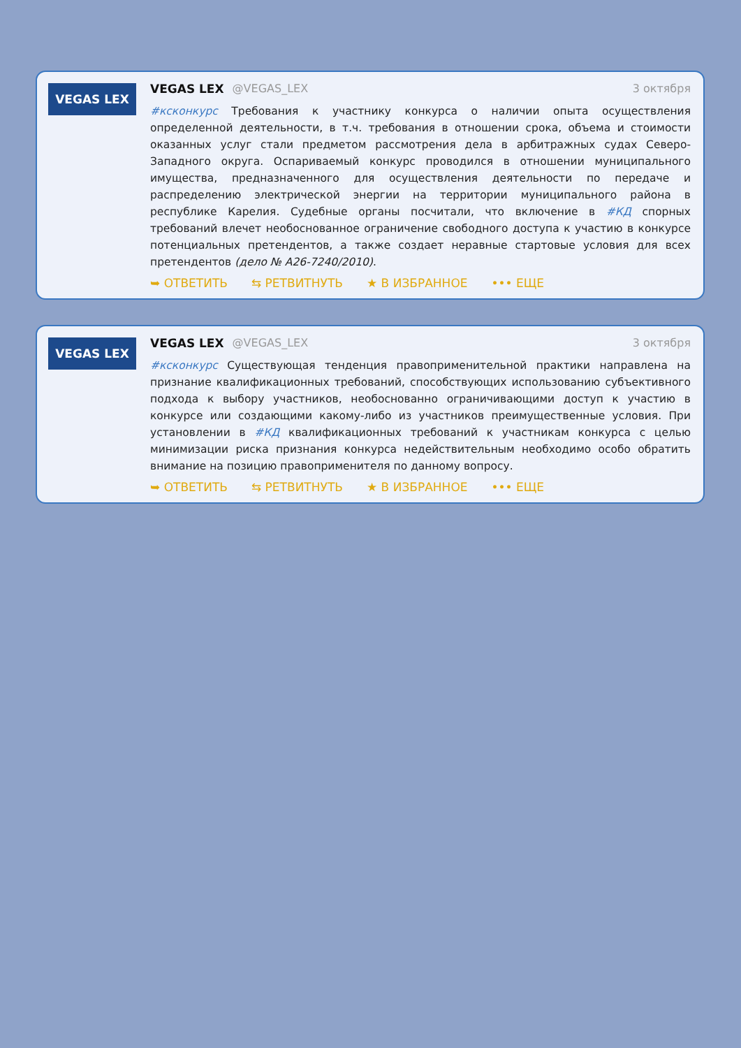VEGAS LEX
VEGAS LEX @VEGAS_LEX 3 октября
#ксконкурс Требования к участнику конкурса о наличии опыта осуществления определенной деятельности, в т.ч. требования в отношении срока, объема и стоимости оказанных услуг стали предметом рассмотрения дела в арбитражных судах Северо-Западного округа. Оспариваемый конкурс проводился в отношении муниципального имущества, предназначенного для осуществления деятельности по передаче и распределению электрической энергии на территории муниципального района в республике Карелия. Судебные органы посчитали, что включение в #КД спорных требований влечет необоснованное ограничение свободного доступа к участию в конкурсе потенциальных претендентов, а также создает неравные стартовые условия для всех претендентов (дело № А26-7240/2010).
➥ ОТВЕТИТЬ ⇆ РЕТВИТНУТЬ ★ В ИЗБРАННОЕ ••• ЕЩЕ
VEGAS LEX
VEGAS LEX @VEGAS_LEX 3 октября
#ксконкурс Существующая тенденция правоприменительной практики направлена на признание квалификационных требований, способствующих использованию субъективного подхода к выбору участников, необоснованно ограничивающими доступ к участию в конкурсе или создающими какому-либо из участников преимущественные условия. При установлении в #КД квалификационных требований к участникам конкурса с целью минимизации риска признания конкурса недействительным необходимо особо обратить внимание на позицию правоприменителя по данному вопросу.
➥ ОТВЕТИТЬ ⇆ РЕТВИТНУТЬ ★ В ИЗБРАННОЕ ••• ЕЩЕ